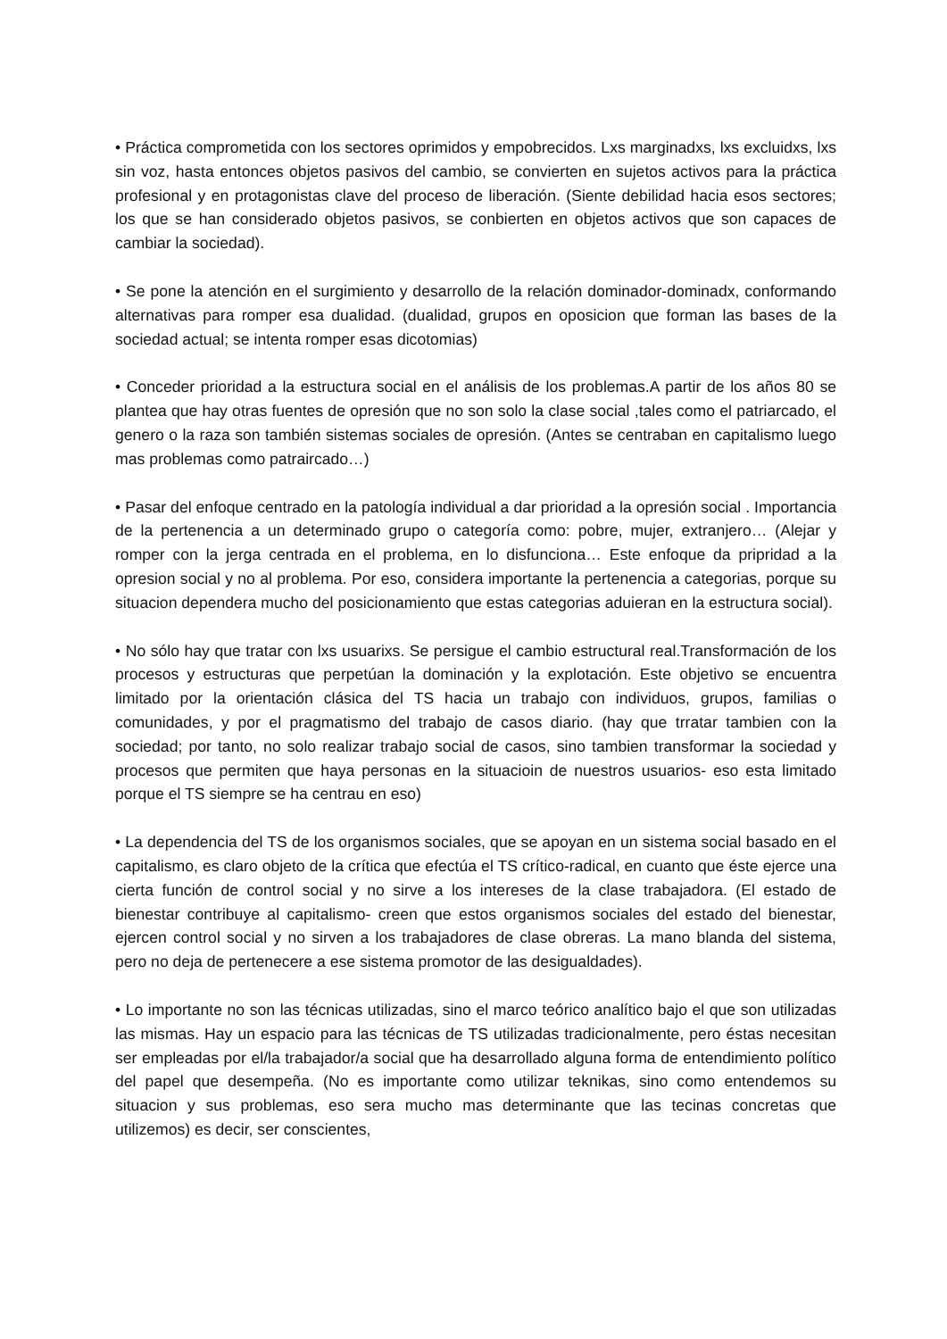• Práctica comprometida con los sectores oprimidos y empobrecidos. Lxs marginadxs, lxs excluidxs, lxs sin voz, hasta entonces objetos pasivos del cambio, se convierten en sujetos activos para la práctica profesional y en protagonistas clave del proceso de liberación. (Siente debilidad hacia esos sectores; los que se han considerado objetos pasivos, se conbierten en objetos activos que son capaces de cambiar la sociedad).
• Se pone la atención en el surgimiento y desarrollo de la relación dominador-dominadx, conformando alternativas para romper esa dualidad. (dualidad, grupos en oposicion que forman las bases de la sociedad actual; se intenta romper esas dicotomias)
• Conceder prioridad a la estructura social en el análisis de los problemas.A partir de los años 80 se plantea que hay otras fuentes de opresión que no son solo la clase social ,tales como el patriarcado, el genero o la raza son también sistemas sociales de opresión. (Antes se centraban en capitalismo luego mas problemas como patraircado…)
• Pasar del enfoque centrado en la patología individual a dar prioridad a la opresión social . Importancia de la pertenencia a un determinado grupo o categoría como: pobre, mujer, extranjero… (Alejar y romper con la jerga centrada en el problema, en lo disfunciona… Este enfoque da pripridad a la opresion social y no al problema. Por eso, considera importante la pertenencia a categorias, porque su situacion dependera mucho del posicionamiento que estas categorias aduieran en la estructura social).
• No sólo hay que tratar con lxs usuarixs. Se persigue el cambio estructural real.Transformación de los procesos y estructuras que perpetúan la dominación y la explotación. Este objetivo se encuentra limitado por la orientación clásica del TS hacia un trabajo con individuos, grupos, familias o comunidades, y por el pragmatismo del trabajo de casos diario. (hay que trratar tambien con la sociedad; por tanto, no solo realizar trabajo social de casos, sino tambien transformar la sociedad y procesos que permiten que haya personas en la situacioin de nuestros usuarios- eso esta limitado porque el TS siempre se ha centrau en eso)
• La dependencia del TS de los organismos sociales, que se apoyan en un sistema social basado en el capitalismo, es claro objeto de la crítica que efectúa el TS crítico-radical, en cuanto que éste ejerce una cierta función de control social y no sirve a los intereses de la clase trabajadora. (El estado de bienestar contribuye al capitalismo- creen que estos organismos sociales del estado del bienestar, ejercen control social y no sirven a los trabajadores de clase obreras. La mano blanda del sistema, pero no deja de pertenecere a ese sistema promotor de las desigualdades).
• Lo importante no son las técnicas utilizadas, sino el marco teórico analítico bajo el que son utilizadas las mismas. Hay un espacio para las técnicas de TS utilizadas tradicionalmente, pero éstas necesitan ser empleadas por el/la trabajador/a social que ha desarrollado alguna forma de entendimiento político del papel que desempeña. (No es importante como utilizar teknikas, sino como entendemos su situacion y sus problemas, eso sera mucho mas determinante que las tecinas concretas que utilizemos) es decir, ser conscientes,